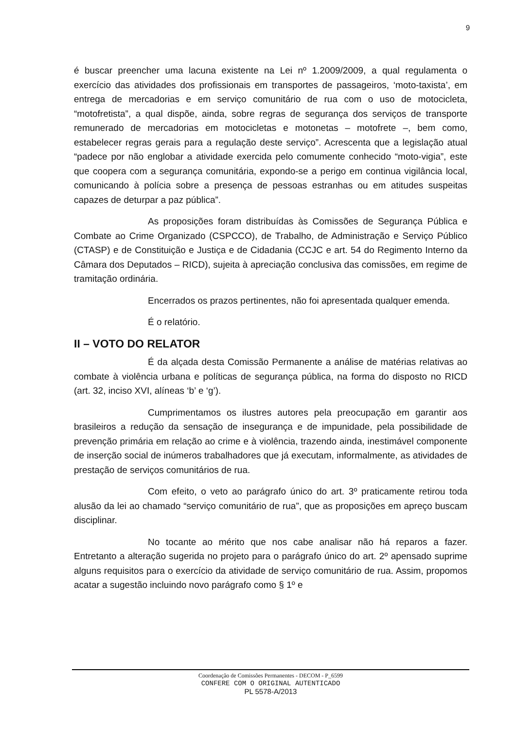9
é buscar preencher uma lacuna existente na Lei nº 1.2009/2009, a qual regulamenta o exercício das atividades dos profissionais em transportes de passageiros, ‘moto-taxista’, em entrega de mercadorias e em serviço comunitário de rua com o uso de motocicleta, “motofretista”, a qual dispõe, ainda, sobre regras de segurança dos serviços de transporte remunerado de mercadorias em motocicletas e motonetas – motofrete –, bem como, estabelecer regras gerais para a regulação deste serviço”. Acrescenta que a legislação atual “padece por não englobar a atividade exercida pelo comumente conhecido “moto-vigia”, este que coopera com a segurança comunitária, expondo-se a perigo em continua vigilância local, comunicando à polícia sobre a presença de pessoas estranhas ou em atitudes suspeitas capazes de deturpar a paz pública”.
As proposições foram distribuídas às Comissões de Segurança Pública e Combate ao Crime Organizado (CSPCCO), de Trabalho, de Administração e Serviço Público (CTASP) e de Constituição e Justiça e de Cidadania (CCJC e art. 54 do Regimento Interno da Câmara dos Deputados – RICD), sujeita à apreciação conclusiva das comissões, em regime de tramitação ordinária.
Encerrados os prazos pertinentes, não foi apresentada qualquer emenda.
É o relatório.
II – VOTO DO RELATOR
É da alçada desta Comissão Permanente a análise de matérias relativas ao combate à violência urbana e políticas de segurança pública, na forma do disposto no RICD (art. 32, inciso XVI, alíneas ‘b’ e ‘g’).
Cumprimentamos os ilustres autores pela preocupação em garantir aos brasileiros a redução da sensação de insegurança e de impunidade, pela possibilidade de prevenção primária em relação ao crime e à violência, trazendo ainda, inestimável componente de inserção social de inúmeros trabalhadores que já executam, informalmente, as atividades de prestação de serviços comunitários de rua.
Com efeito, o veto ao parágrafo único do art. 3º praticamente retirou toda alusão da lei ao chamado “serviço comunitário de rua”, que as proposições em apreço buscam disciplinar.
No tocante ao mérito que nos cabe analisar não há reparos a fazer. Entretanto a alteração sugerida no projeto para o parágrafo único do art. 2º apensado suprime alguns requisitos para o exercício da atividade de serviço comunitário de rua. Assim, propomos acatar a sugestão incluindo novo parágrafo como § 1º e
Coordenação de Comissões Permanentes - DECOM - P_6599
CONFERE COM O ORIGINAL AUTENTICADO
PL 5578-A/2013